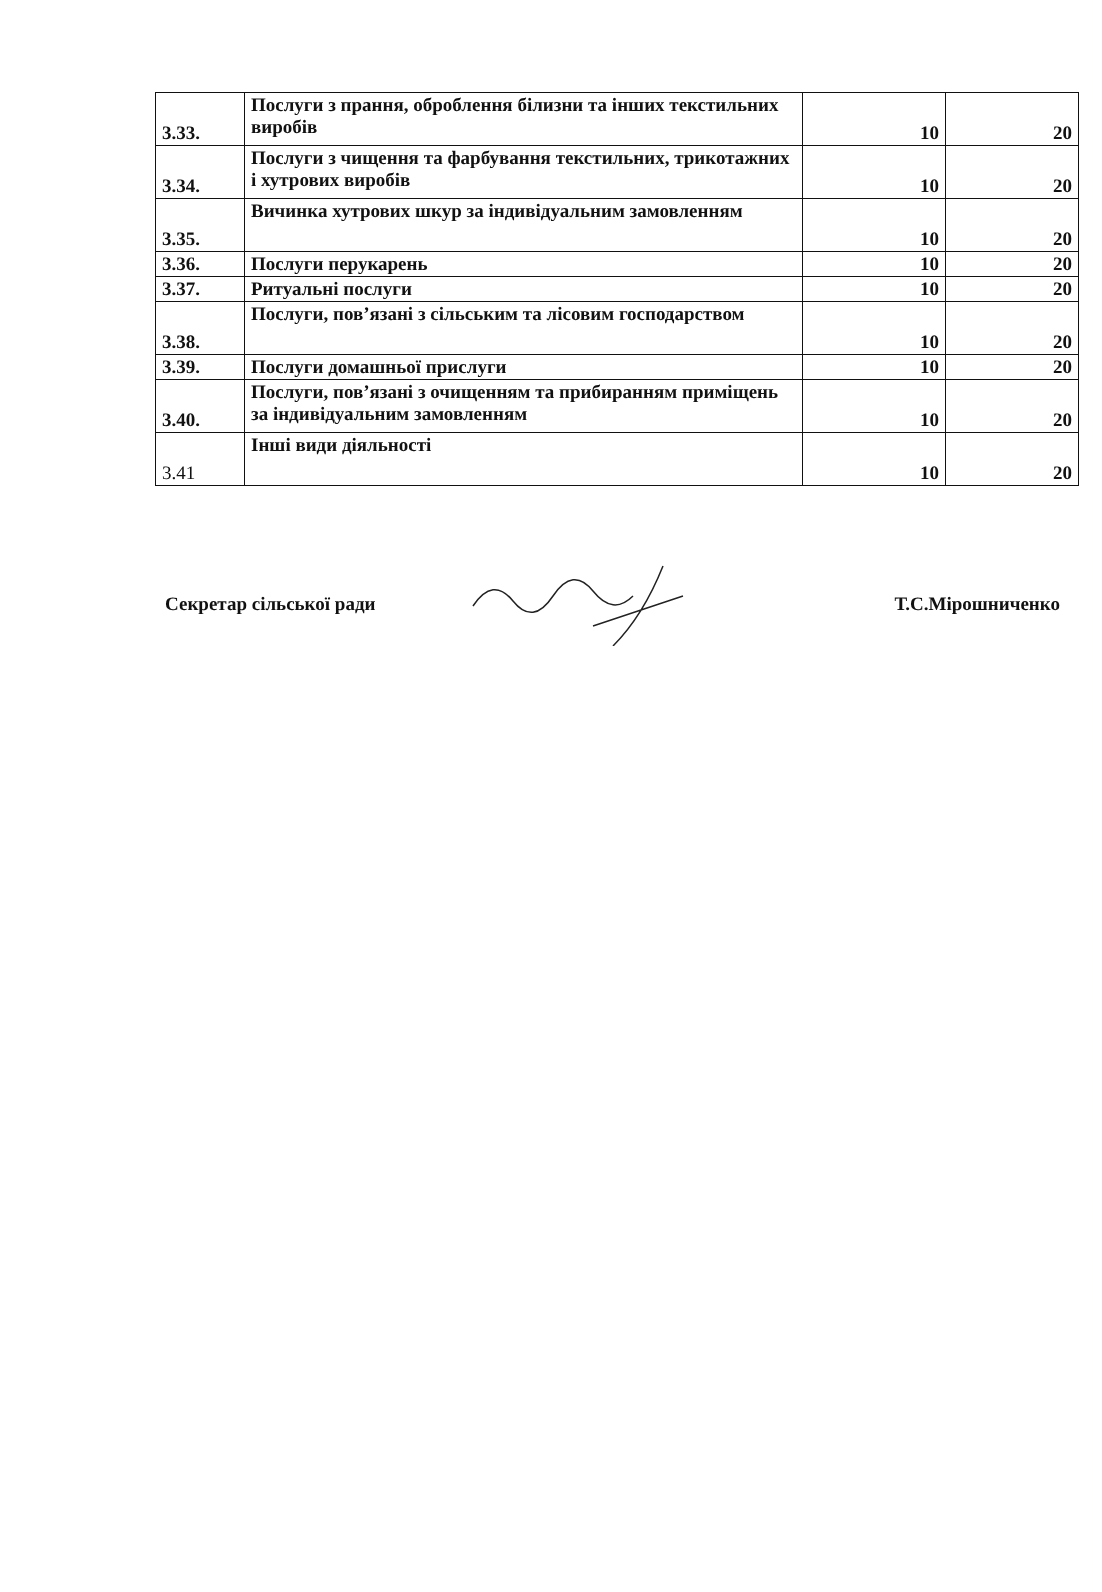| 3.33. | Послуги з прання, оброблення білизни та інших текстильних виробів | 10 | 20 |
| 3.34. | Послуги з чищення та фарбування текстильних, трикотажних і хутрових виробів | 10 | 20 |
| 3.35. | Вичинка хутрових шкур за індивідуальним замовленням | 10 | 20 |
| 3.36. | Послуги перукарень | 10 | 20 |
| 3.37. | Ритуальні послуги | 10 | 20 |
| 3.38. | Послуги, пов’язані з сільським та лісовим господарством | 10 | 20 |
| 3.39. | Послуги домашньої прислуги | 10 | 20 |
| 3.40. | Послуги, пов’язані з очищенням та прибиранням приміщень за індивідуальним замовленням | 10 | 20 |
| 3.41 | Інші види діяльності | 10 | 20 |
Секретар сільської ради Т.С.Мірошниченко